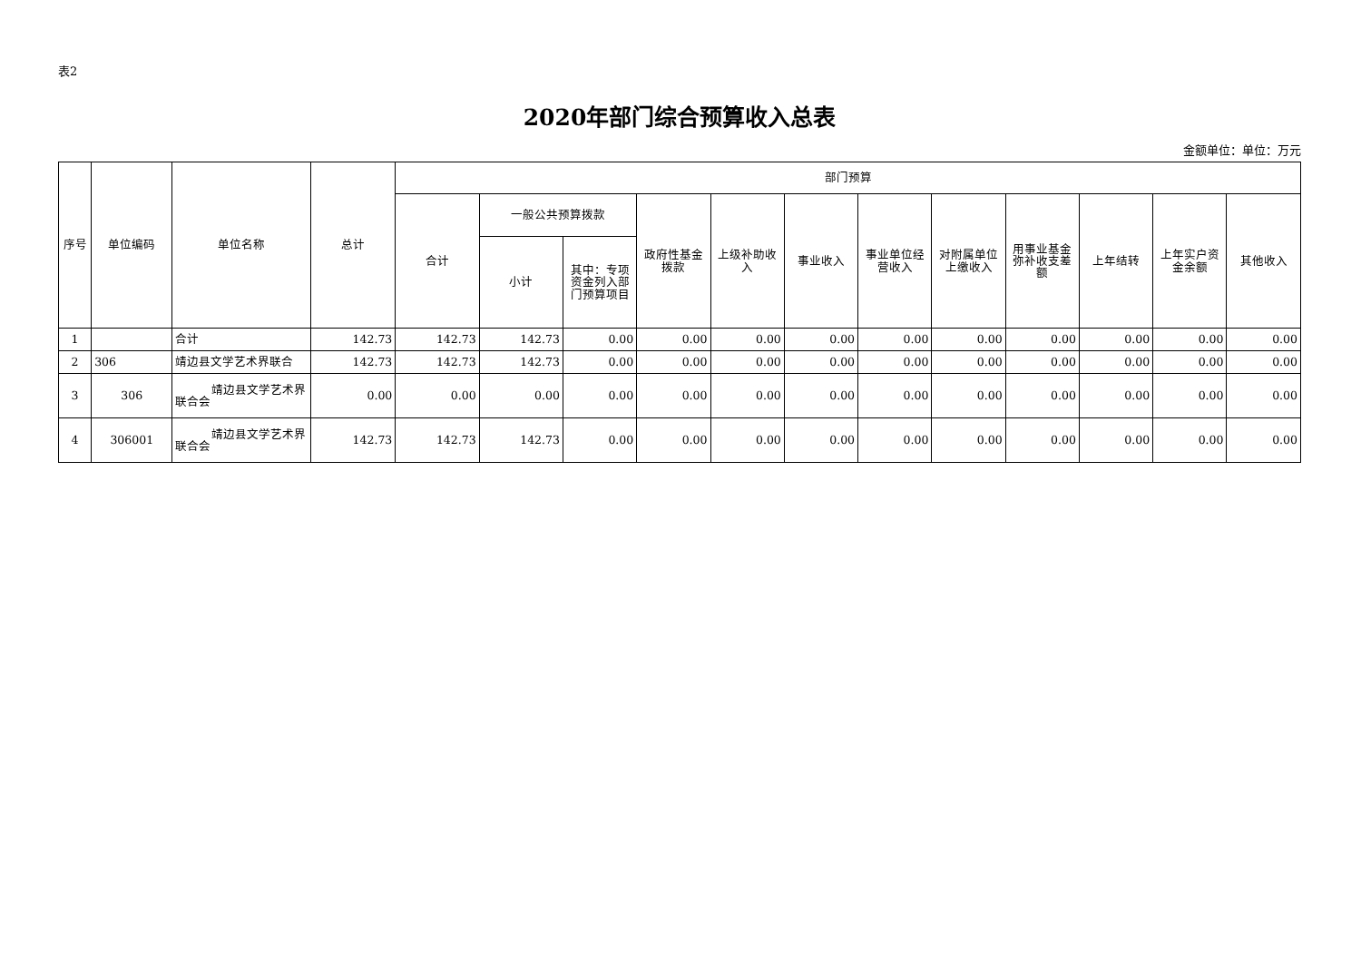表2
2020年部门综合预算收入总表
金额单位：单位：万元
| 序号 | 单位编码 | 单位名称 | 总计 | 部门预算 | | | | | | | | | | | |
| --- | --- | --- | --- | --- | --- | --- | --- | --- | --- | --- | --- | --- | --- | --- | --- |
| | | | | 合计 | 一般公共预算拨款 | | 政府性基金拨款 | 上级补助收入 | 事业收入 | 事业单位经营收入 | 对附属单位上缴收入 | 用事业基金弥补收支差额 | 上年结转 | 上年实户资金余额 | 其他收入 |
| | | | | | 小计 | 其中：专项资金列入部门预算项目 | | | | | | | | | |
| 1 | | 合计 | 142.73 | 142.73 | 142.73 | 0.00 | 0.00 | 0.00 | 0.00 | 0.00 | 0.00 | 0.00 | 0.00 | 0.00 | 0.00 |
| 2 | 306 | 靖边县文学艺术界联合 | 142.73 | 142.73 | 142.73 | 0.00 | 0.00 | 0.00 | 0.00 | 0.00 | 0.00 | 0.00 | 0.00 | 0.00 | 0.00 |
| 3 | 306 | 靖边县文学艺术界联合会 | 0.00 | 0.00 | 0.00 | 0.00 | 0.00 | 0.00 | 0.00 | 0.00 | 0.00 | 0.00 | 0.00 | 0.00 | 0.00 |
| 4 | 306001 | 靖边县文学艺术界联合会 | 142.73 | 142.73 | 142.73 | 0.00 | 0.00 | 0.00 | 0.00 | 0.00 | 0.00 | 0.00 | 0.00 | 0.00 | 0.00 |